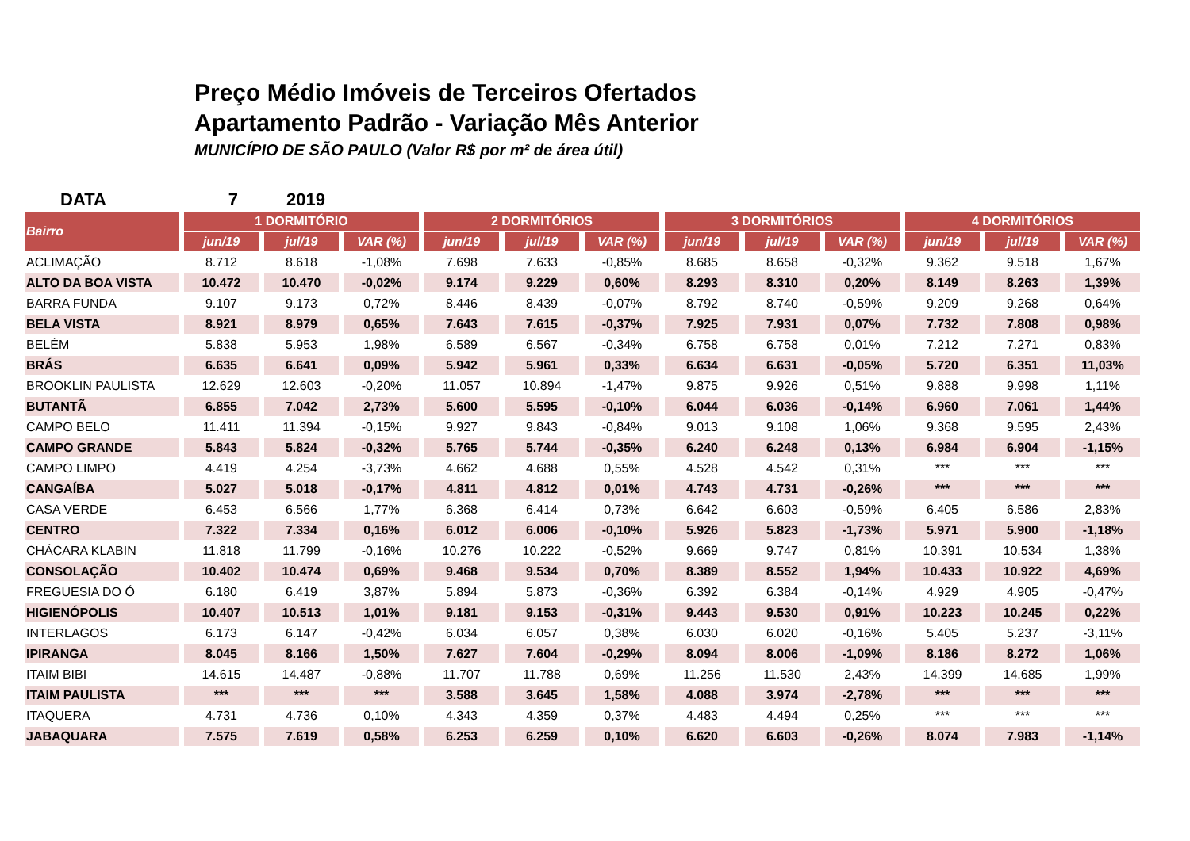Preço Médio Imóveis de Terceiros Ofertados
Apartamento Padrão - Variação Mês Anterior
MUNICÍPIO DE SÃO PAULO (Valor R$ por m² de área útil)
DATA 7 2019
| Bairro | 1 DORMITÓRIO | | | 2 DORMITÓRIOS | | | 3 DORMITÓRIOS | | | 4 DORMITÓRIOS | | |
| --- | --- | --- | --- | --- | --- | --- | --- | --- | --- | --- | --- | --- |
| | jun/19 | jul/19 | VAR (%) | jun/19 | jul/19 | VAR (%) | jun/19 | jul/19 | VAR (%) | jun/19 | jul/19 | VAR (%) |
| ACLIMAÇÃO | 8.712 | 8.618 | -1,08% | 7.698 | 7.633 | -0,85% | 8.685 | 8.658 | -0,32% | 9.362 | 9.518 | 1,67% |
| ALTO DA BOA VISTA | 10.472 | 10.470 | -0,02% | 9.174 | 9.229 | 0,60% | 8.293 | 8.310 | 0,20% | 8.149 | 8.263 | 1,39% |
| BARRA FUNDA | 9.107 | 9.173 | 0,72% | 8.446 | 8.439 | -0,07% | 8.792 | 8.740 | -0,59% | 9.209 | 9.268 | 0,64% |
| BELA VISTA | 8.921 | 8.979 | 0,65% | 7.643 | 7.615 | -0,37% | 7.925 | 7.931 | 0,07% | 7.732 | 7.808 | 0,98% |
| BELÉM | 5.838 | 5.953 | 1,98% | 6.589 | 6.567 | -0,34% | 6.758 | 6.758 | 0,01% | 7.212 | 7.271 | 0,83% |
| BRÁS | 6.635 | 6.641 | 0,09% | 5.942 | 5.961 | 0,33% | 6.634 | 6.631 | -0,05% | 5.720 | 6.351 | 11,03% |
| BROOKLIN PAULISTA | 12.629 | 12.603 | -0,20% | 11.057 | 10.894 | -1,47% | 9.875 | 9.926 | 0,51% | 9.888 | 9.998 | 1,11% |
| BUTANTÃ | 6.855 | 7.042 | 2,73% | 5.600 | 5.595 | -0,10% | 6.044 | 6.036 | -0,14% | 6.960 | 7.061 | 1,44% |
| CAMPO BELO | 11.411 | 11.394 | -0,15% | 9.927 | 9.843 | -0,84% | 9.013 | 9.108 | 1,06% | 9.368 | 9.595 | 2,43% |
| CAMPO GRANDE | 5.843 | 5.824 | -0,32% | 5.765 | 5.744 | -0,35% | 6.240 | 6.248 | 0,13% | 6.984 | 6.904 | -1,15% |
| CAMPO LIMPO | 4.419 | 4.254 | -3,73% | 4.662 | 4.688 | 0,55% | 4.528 | 4.542 | 0,31% | *** | *** | *** |
| CANGAÍBA | 5.027 | 5.018 | -0,17% | 4.811 | 4.812 | 0,01% | 4.743 | 4.731 | -0,26% | *** | *** | *** |
| CASA VERDE | 6.453 | 6.566 | 1,77% | 6.368 | 6.414 | 0,73% | 6.642 | 6.603 | -0,59% | 6.405 | 6.586 | 2,83% |
| CENTRO | 7.322 | 7.334 | 0,16% | 6.012 | 6.006 | -0,10% | 5.926 | 5.823 | -1,73% | 5.971 | 5.900 | -1,18% |
| CHÁCARA KLABIN | 11.818 | 11.799 | -0,16% | 10.276 | 10.222 | -0,52% | 9.669 | 9.747 | 0,81% | 10.391 | 10.534 | 1,38% |
| CONSOLAÇÃO | 10.402 | 10.474 | 0,69% | 9.468 | 9.534 | 0,70% | 8.389 | 8.552 | 1,94% | 10.433 | 10.922 | 4,69% |
| FREGUESIA DO Ó | 6.180 | 6.419 | 3,87% | 5.894 | 5.873 | -0,36% | 6.392 | 6.384 | -0,14% | 4.929 | 4.905 | -0,47% |
| HIGIENÓPOLIS | 10.407 | 10.513 | 1,01% | 9.181 | 9.153 | -0,31% | 9.443 | 9.530 | 0,91% | 10.223 | 10.245 | 0,22% |
| INTERLAGOS | 6.173 | 6.147 | -0,42% | 6.034 | 6.057 | 0,38% | 6.030 | 6.020 | -0,16% | 5.405 | 5.237 | -3,11% |
| IPIRANGA | 8.045 | 8.166 | 1,50% | 7.627 | 7.604 | -0,29% | 8.094 | 8.006 | -1,09% | 8.186 | 8.272 | 1,06% |
| ITAIM BIBI | 14.615 | 14.487 | -0,88% | 11.707 | 11.788 | 0,69% | 11.256 | 11.530 | 2,43% | 14.399 | 14.685 | 1,99% |
| ITAIM PAULISTA | *** | *** | *** | 3.588 | 3.645 | 1,58% | 4.088 | 3.974 | -2,78% | *** | *** | *** |
| ITAQUERA | 4.731 | 4.736 | 0,10% | 4.343 | 4.359 | 0,37% | 4.483 | 4.494 | 0,25% | *** | *** | *** |
| JABAQUARA | 7.575 | 7.619 | 0,58% | 6.253 | 6.259 | 0,10% | 6.620 | 6.603 | -0,26% | 8.074 | 7.983 | -1,14% |